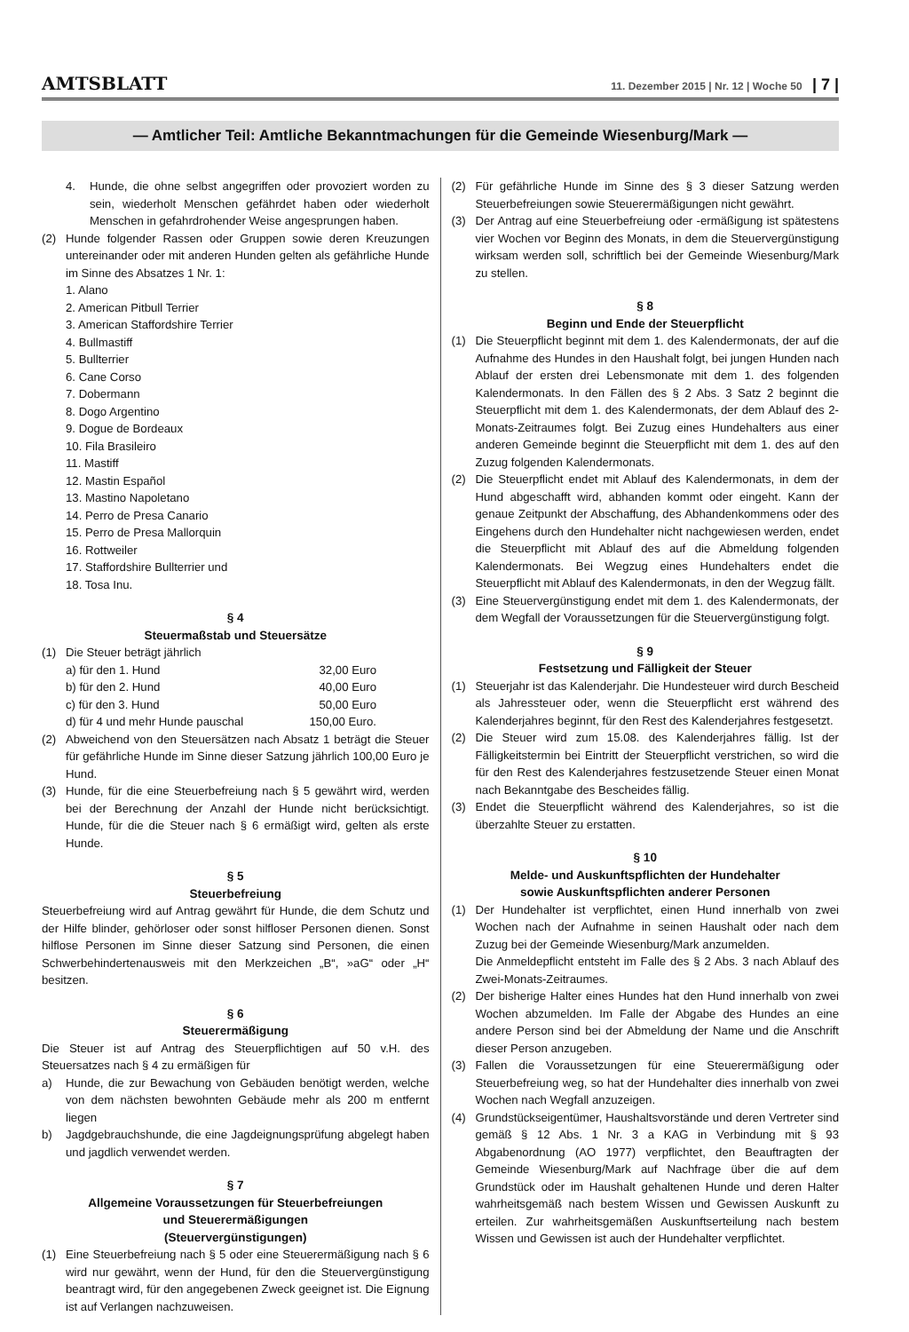AMTSBLATT 11. Dezember 2015 | Nr. 12 | Woche 50 | 7 |
— Amtlicher Teil: Amtliche Bekanntmachungen für die Gemeinde Wiesenburg/Mark —
4. Hunde, die ohne selbst angegriffen oder provoziert worden zu sein, wiederholt Menschen gefährdet haben oder wiederholt Menschen in gefahrdrohender Weise angesprungen haben.
(2) Hunde folgender Rassen oder Gruppen sowie deren Kreuzungen untereinander oder mit anderen Hunden gelten als gefährliche Hunde im Sinne des Absatzes 1 Nr. 1:
1. Alano
2. American Pitbull Terrier
3. American Staffordshire Terrier
4. Bullmastiff
5. Bullterrier
6. Cane Corso
7. Dobermann
8. Dogo Argentino
9. Dogue de Bordeaux
10. Fila Brasileiro
11. Mastiff
12. Mastin Español
13. Mastino Napoletano
14. Perro de Presa Canario
15. Perro de Presa Mallorquin
16. Rottweiler
17. Staffordshire Bullterrier und
18. Tosa Inu.
§ 4
Steuermaßstab und Steuersätze
(1) Die Steuer beträgt jährlich
a) für den 1. Hund 32,00 Euro
b) für den 2. Hund 40,00 Euro
c) für den 3. Hund 50,00 Euro
d) für 4 und mehr Hunde pauschal 150,00 Euro.
(2) Abweichend von den Steuersätzen nach Absatz 1 beträgt die Steuer für gefährliche Hunde im Sinne dieser Satzung jährlich 100,00 Euro je Hund.
(3) Hunde, für die eine Steuerbefreiung nach § 5 gewährt wird, werden bei der Berechnung der Anzahl der Hunde nicht berücksichtigt. Hunde, für die die Steuer nach § 6 ermäßigt wird, gelten als erste Hunde.
§ 5
Steuerbefreiung
Steuerbefreiung wird auf Antrag gewährt für Hunde, die dem Schutz und der Hilfe blinder, gehörloser oder sonst hilfloser Personen dienen. Sonst hilflose Personen im Sinne dieser Satzung sind Personen, die einen Schwerbehindertenausweis mit den Merkzeichen „B“, »aG“ oder „H“ besitzen.
§ 6
Steuerermäßigung
Die Steuer ist auf Antrag des Steuerpflichtigen auf 50 v.H. des Steuersatzes nach § 4 zu ermäßigen für
a) Hunde, die zur Bewachung von Gebäuden benötigt werden, welche von dem nächsten bewohnten Gebäude mehr als 200 m entfernt liegen
b) Jagdgebrauchshunde, die eine Jagdeignungsprüfung abgelegt haben und jagdlich verwendet werden.
§ 7
Allgemeine Voraussetzungen für Steuerbefreiungen
und Steuerermäßigungen
(Steuervergünstigungen)
(1) Eine Steuerbefreiung nach § 5 oder eine Steuerermäßigung nach § 6 wird nur gewährt, wenn der Hund, für den die Steuervergünstigung beantragt wird, für den angegebenen Zweck geeignet ist. Die Eignung ist auf Verlangen nachzuweisen.
(2) Für gefährliche Hunde im Sinne des § 3 dieser Satzung werden Steuerbefreiungen sowie Steuerermäßigungen nicht gewährt.
(3) Der Antrag auf eine Steuerbefreiung oder -ermäßigung ist spätestens vier Wochen vor Beginn des Monats, in dem die Steuervergünstigung wirksam werden soll, schriftlich bei der Gemeinde Wiesenburg/Mark zu stellen.
§ 8
Beginn und Ende der Steuerpflicht
(1) Die Steuerpflicht beginnt mit dem 1. des Kalendermonats, der auf die Aufnahme des Hundes in den Haushalt folgt, bei jungen Hunden nach Ablauf der ersten drei Lebensmonate mit dem 1. des folgenden Kalendermonats. In den Fällen des § 2 Abs. 3 Satz 2 beginnt die Steuerpflicht mit dem 1. des Kalendermonats, der dem Ablauf des 2-Monats-Zeitraumes folgt. Bei Zuzug eines Hundehalters aus einer anderen Gemeinde beginnt die Steuerpflicht mit dem 1. des auf den Zuzug folgenden Kalendermonats.
(2) Die Steuerpflicht endet mit Ablauf des Kalendermonats, in dem der Hund abgeschafft wird, abhanden kommt oder eingeht. Kann der genaue Zeitpunkt der Abschaffung, des Abhandenkommens oder des Eingehens durch den Hundehalter nicht nachgewiesen werden, endet die Steuerpflicht mit Ablauf des auf die Abmeldung folgenden Kalendermonats. Bei Wegzug eines Hundehalters endet die Steuerpflicht mit Ablauf des Kalendermonats, in den der Wegzug fällt.
(3) Eine Steuervergünstigung endet mit dem 1. des Kalendermonats, der dem Wegfall der Voraussetzungen für die Steuervergünstigung folgt.
§ 9
Festsetzung und Fälligkeit der Steuer
(1) Steuerjahr ist das Kalenderjahr. Die Hundesteuer wird durch Bescheid als Jahressteuer oder, wenn die Steuerpflicht erst während des Kalenderjahres beginnt, für den Rest des Kalenderjahres festgesetzt.
(2) Die Steuer wird zum 15.08. des Kalenderjahres fällig. Ist der Fälligkeitstermin bei Eintritt der Steuerpflicht verstrichen, so wird die für den Rest des Kalenderjahres festzusetzende Steuer einen Monat nach Bekanntgabe des Bescheides fällig.
(3) Endet die Steuerpflicht während des Kalenderjahres, so ist die überzahlte Steuer zu erstatten.
§ 10
Melde- und Auskunftspflichten der Hundehalter
sowie Auskunftspflichten anderer Personen
(1) Der Hundehalter ist verpflichtet, einen Hund innerhalb von zwei Wochen nach der Aufnahme in seinen Haushalt oder nach dem Zuzug bei der Gemeinde Wiesenburg/Mark anzumelden.
Die Anmeldepflicht entsteht im Falle des § 2 Abs. 3 nach Ablauf des Zwei-Monats-Zeitraumes.
(2) Der bisherige Halter eines Hundes hat den Hund innerhalb von zwei Wochen abzumelden. Im Falle der Abgabe des Hundes an eine andere Person sind bei der Abmeldung der Name und die Anschrift dieser Person anzugeben.
(3) Fallen die Voraussetzungen für eine Steuerermäßigung oder Steuerbefreiung weg, so hat der Hundehalter dies innerhalb von zwei Wochen nach Wegfall anzuzeigen.
(4) Grundstückseigentümer, Haushaltsvorstände und deren Vertreter sind gemäß § 12 Abs. 1 Nr. 3 a KAG in Verbindung mit § 93 Abgabenordnung (AO 1977) verpflichtet, den Beauftragten der Gemeinde Wiesenburg/Mark auf Nachfrage über die auf dem Grundstück oder im Haushalt gehaltenen Hunde und deren Halter wahrheitsgemäß nach bestem Wissen und Gewissen Auskunft zu erteilen. Zur wahrheitsgemäßen Auskunftserteilung nach bestem Wissen und Gewissen ist auch der Hundehalter verpflichtet.